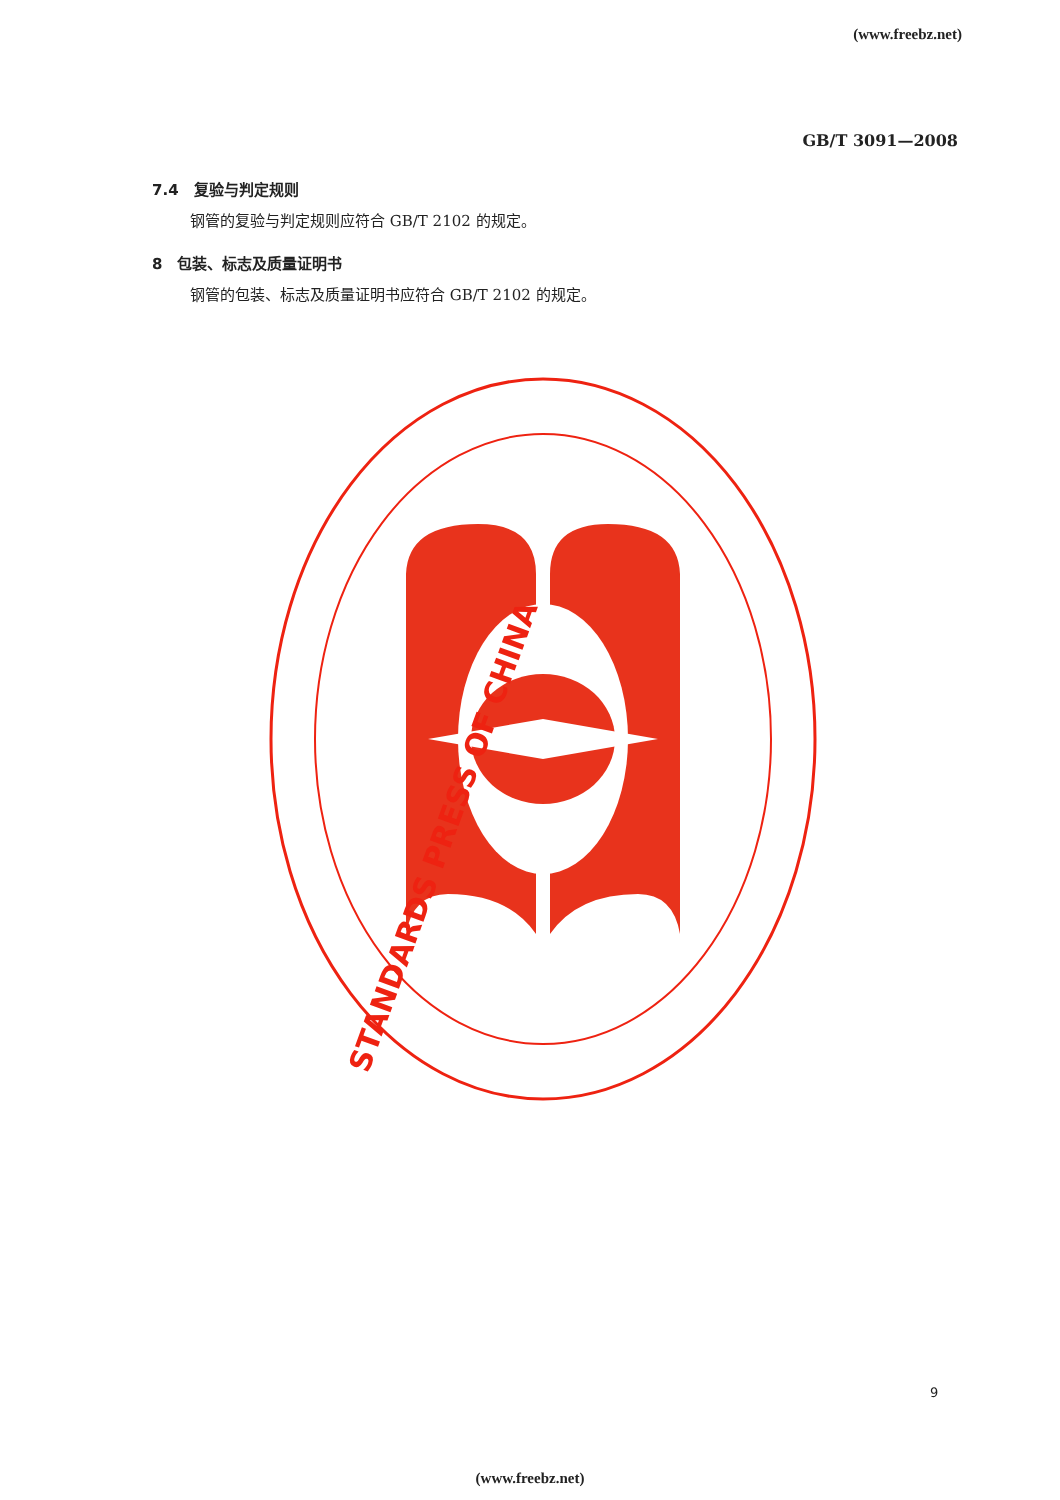(www.freebz.net)
GB/T 3091—2008
7.4　复验与判定规则
钢管的复验与判定规则应符合 GB/T 2102 的规定。
8　包装、标志及质量证明书
钢管的包装、标志及质量证明书应符合 GB/T 2102 的规定。
STANDARDS PRESS OF CHINA
9
(www.freebz.net)